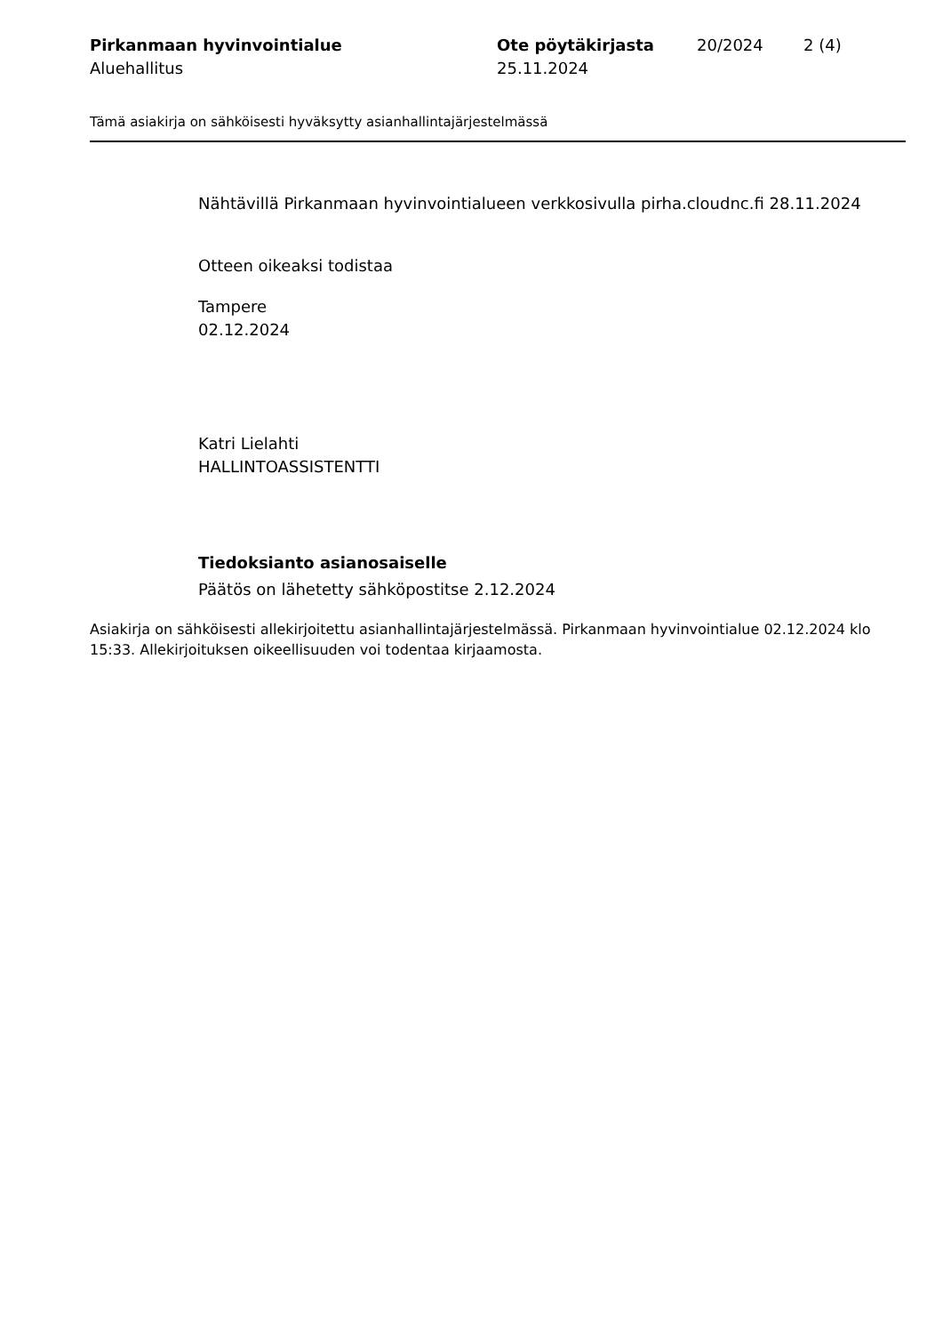Pirkanmaan hyvinvointialue
Aluehallitus
Ote pöytäkirjasta
25.11.2024
20/2024 2 (4)
Tämä asiakirja on sähköisesti hyväksytty asianhallintajärjestelmässä
Nähtävillä Pirkanmaan hyvinvointialueen verkkosivulla pirha.cloudnc.fi 28.11.2024
Otteen oikeaksi todistaa
Tampere
02.12.2024
Katri Lielahti
HALLINTOASSISTENTTI
Tiedoksianto asianosaiselle
Päätös on lähetetty sähköpostitse 2.12.2024
Asiakirja on sähköisesti allekirjoitettu asianhallintajärjestelmässä. Pirkanmaan hyvinvointialue 02.12.2024 klo 15:33. Allekirjoituksen oikeellisuuden voi todentaa kirjaamosta.